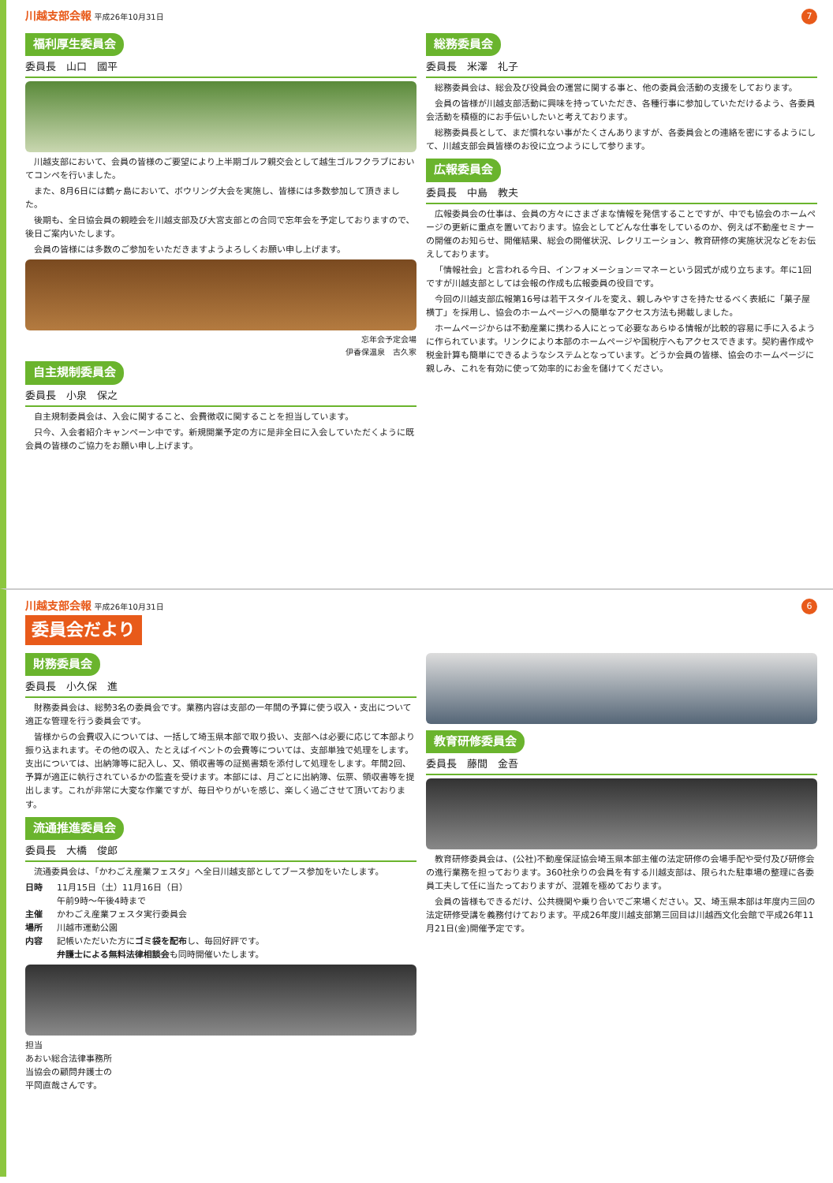川越支部会報 平成26年10月31日
7
福利厚生委員会
委員長　山口　國平
川越支部において、会員の皆様のご要望により上半期ゴルフ親交会として越生ゴルフクラブにおいてコンペを行いました。
また、8月6日には鶴ヶ島において、ボウリング大会を実施し、皆様には多数参加して頂きました。
後期も、全日協会員の親睦会を川越支部及び大宮支部との合同で忘年会を予定しておりますので、後日ご案内いたします。
会員の皆様には多数のご参加をいただきますようよろしくお願い申し上げます。
忘年会予定会場
伊香保温泉　古久家
自主規制委員会
委員長　小泉　保之
自主規制委員会は、入会に関すること、会費徴収に関することを担当しています。
只今、入会者紹介キャンペーン中です。新規開業予定の方に是非全日に入会していただくように既会員の皆様のご協力をお願い申し上げます。
総務委員会
委員長　米澤　礼子
総務委員会は、総会及び役員会の運営に関する事と、他の委員会活動の支援をしております。
会員の皆様が川越支部活動に興味を持っていただき、各種行事に参加していただけるよう、各委員会活動を積極的にお手伝いしたいと考えております。
総務委員長として、まだ慣れない事がたくさんありますが、各委員会との連絡を密にするようにして、川越支部会員皆様のお役に立つようにして参ります。
広報委員会
委員長　中島　教夫
広報委員会の仕事は、会員の方々にさまざまな情報を発信することですが、中でも協会のホームページの更新に重点を置いております。協会としてどんな仕事をしているのか、例えば不動産セミナーの開催のお知らせ、開催結果、総会の開催状況、レクリエーション、教育研修の実施状況などをお伝えしております。
「情報社会」と言われる今日、インフォメーション＝マネーという図式が成り立ちます。年に1回ですが川越支部としては会報の作成も広報委員の役目です。
今回の川越支部広報第16号は若干スタイルを変え、親しみやすさを持たせるべく表紙に「菓子屋横丁」を採用し、協会のホームページへの簡単なアクセス方法も掲載しました。
ホームページからは不動産業に携わる人にとって必要なあらゆる情報が比較的容易に手に入るように作られています。リンクにより本部のホームページや国税庁へもアクセスできます。契約書作成や税金計算も簡単にできるようなシステムとなっています。どうか会員の皆様、協会のホームページに親しみ、これを有効に使って効率的にお金を儲けてください。
川越支部会報 平成26年10月31日
6
委員会だより
財務委員会
委員長　小久保　進
財務委員会は、総勢3名の委員会です。業務内容は支部の一年間の予算に使う収入・支出について適正な管理を行う委員会です。
皆様からの会費収入については、一括して埼玉県本部で取り扱い、支部へは必要に応じて本部より振り込まれます。その他の収入、たとえばイベントの会費等については、支部単独で処理をします。支出については、出納簿等に記入し、又、領収書等の証拠書類を添付して処理をします。年間2回、予算が適正に執行されているかの監査を受けます。本部には、月ごとに出納簿、伝票、領収書等を提出します。これが非常に大変な作業ですが、毎日やりがいを感じ、楽しく過ごさせて頂いております。
流通推進委員会
委員長　大橋　俊郎
流通委員会は、「かわごえ産業フェスタ」へ全日川越支部としてブース参加をいたします。
日時
11月15日（土）11月16日（日）
午前9時～午後4時まで
主催
かわごえ産業フェスタ実行委員会
場所
川越市運動公園
内容
記帳いただいた方にゴミ袋を配布し、毎回好評です。
弁護士による無料法律相談会も同時開催いたします。
担当
あおい総合法律事務所
当協会の顧問弁護士の
平岡直哉さんです。
教育研修委員会
委員長　藤間　金吾
教育研修委員会は、(公社)不動産保証協会埼玉県本部主催の法定研修の会場手配や受付及び研修会の進行業務を担っております。360社余りの会員を有する川越支部は、限られた駐車場の整理に各委員工夫して任に当たっておりますが、混雑を極めております。
会員の皆様もできるだけ、公共機関や乗り合いでご来場ください。又、埼玉県本部は年度内三回の法定研修受講を義務付けております。平成26年度川越支部第三回目は川越西文化会館で平成26年11月21日(金)開催予定です。